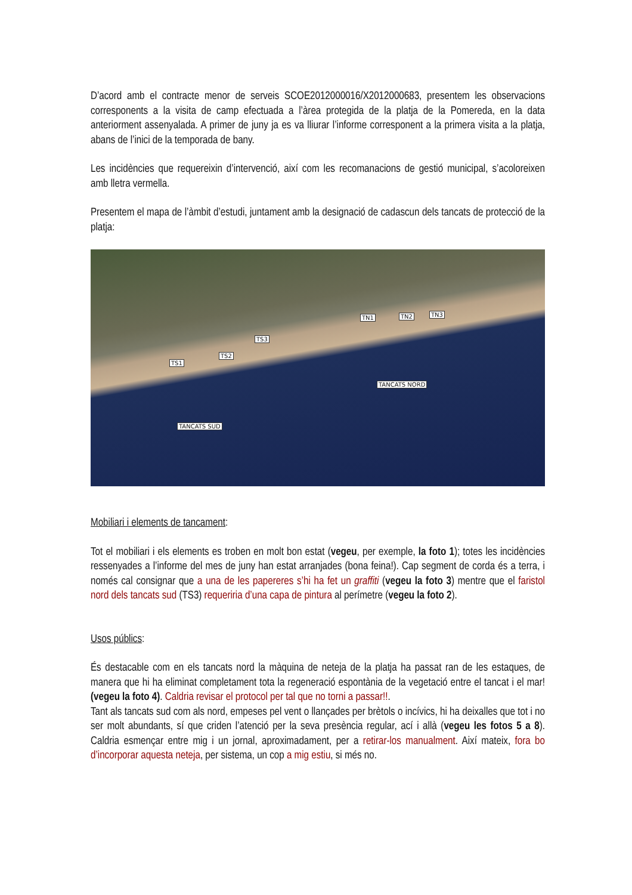D’acord amb el contracte menor de serveis SCOE2012000016/X2012000683, presentem les observacions corresponents a la visita de camp efectuada a l’àrea protegida de la platja de la Pomereda, en la data anteriorment assenyalada. A primer de juny ja es va lliurar l’informe corresponent a la primera visita a la platja, abans de l’inici de la temporada de bany.
Les incidències que requereixin d’intervenció, així com les recomanacions de gestió municipal, s’acoloreixen amb lletra vermella.
Presentem el mapa de l’àmbit d’estudi, juntament amb la designació de cadascun dels tancats de protecció de la platja:
TN1 TN2 TN3
TS3
TS2
TS1
TANCATS NORD
TANCATS SUD
Mobiliari i elements de tancament:
Tot el mobiliari i els elements es troben en molt bon estat (vegeu, per exemple, la foto 1); totes les incidències ressenyades a l’informe del mes de juny han estat arranjades (bona feina!). Cap segment de corda és a terra, i només cal consignar que a una de les papereres s’hi ha fet un graffiti (vegeu la foto 3) mentre que el faristol nord dels tancats sud (TS3) requeriria d’una capa de pintura al perímetre (vegeu la foto 2).
Usos públics:
És destacable com en els tancats nord la màquina de neteja de la platja ha passat ran de les estaques, de manera que hi ha eliminat completament tota la regeneració espontània de la vegetació entre el tancat i el mar! (vegeu la foto 4). Caldria revisar el protocol per tal que no torni a passar!!.
Tant als tancats sud com als nord, empeses pel vent o llançades per brètols o incívics, hi ha deixalles que tot i no ser molt abundants, sí que criden l’atenció per la seva presència regular, ací i allà (vegeu les fotos 5 a 8). Caldria esmençar entre mig i un jornal, aproximadament, per a retirar-los manualment. Així mateix, fora bo d’incorporar aquesta neteja, per sistema, un cop a mig estiu, si més no.